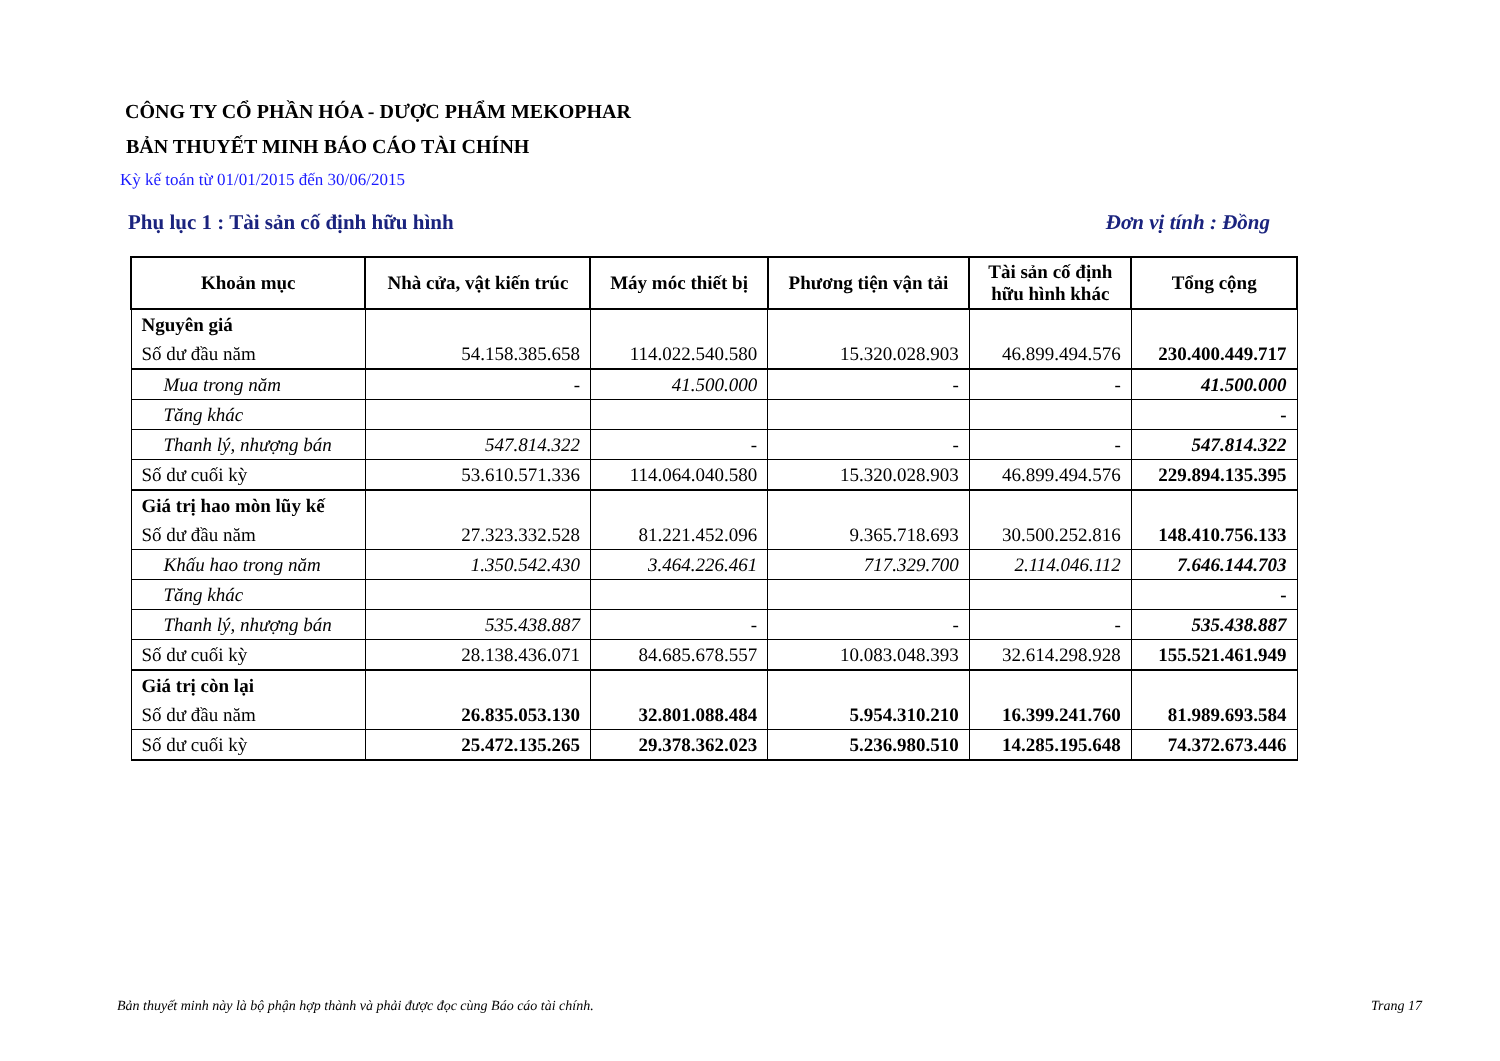CÔNG TY CỔ PHẦN HÓA - DƯỢC PHẨM MEKOPHAR
BẢN THUYẾT MINH BÁO CÁO TÀI CHÍNH
Kỳ kế toán từ 01/01/2015 đến 30/06/2015
Phụ lục 1 : Tài sản cố định hữu hình Đơn vị tính : Đồng
| Khoản mục | Nhà cửa, vật kiến trúc | Máy móc thiết bị | Phương tiện vận tải | Tài sản cố định hữu hình khác | Tổng cộng |
| --- | --- | --- | --- | --- | --- |
| Nguyên giá | | | | | |
| Số dư đầu năm | 54.158.385.658 | 114.022.540.580 | 15.320.028.903 | 46.899.494.576 | 230.400.449.717 |
| Mua trong năm | - | 41.500.000 | - | - | 41.500.000 |
| Tăng khác | | | | | - |
| Thanh lý, nhượng bán | 547.814.322 | - | - | - | 547.814.322 |
| Số dư cuối kỳ | 53.610.571.336 | 114.064.040.580 | 15.320.028.903 | 46.899.494.576 | 229.894.135.395 |
| Giá trị hao mòn lũy kế | | | | | |
| Số dư đầu năm | 27.323.332.528 | 81.221.452.096 | 9.365.718.693 | 30.500.252.816 | 148.410.756.133 |
| Khấu hao trong năm | 1.350.542.430 | 3.464.226.461 | 717.329.700 | 2.114.046.112 | 7.646.144.703 |
| Tăng khác | | | | | - |
| Thanh lý, nhượng bán | 535.438.887 | - | - | - | 535.438.887 |
| Số dư cuối kỳ | 28.138.436.071 | 84.685.678.557 | 10.083.048.393 | 32.614.298.928 | 155.521.461.949 |
| Giá trị còn lại | | | | | |
| Số dư đầu năm | 26.835.053.130 | 32.801.088.484 | 5.954.310.210 | 16.399.241.760 | 81.989.693.584 |
| Số dư cuối kỳ | 25.472.135.265 | 29.378.362.023 | 5.236.980.510 | 14.285.195.648 | 74.372.673.446 |
Bản thuyết minh này là bộ phận hợp thành và phải được đọc cùng Báo cáo tài chính. Trang 17